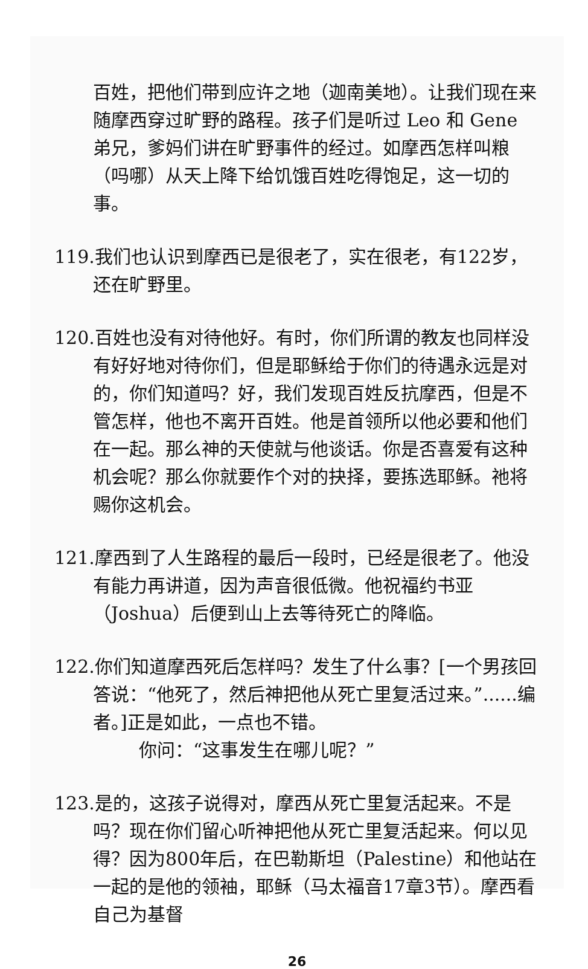百姓，把他们带到应许之地（迦南美地）。让我们现在来随摩西穿过旷野的路程。孩子们是听过 Leo 和 Gene 弟兄，爹妈们讲在旷野事件的经过。如摩西怎样叫粮（吗哪）从天上降下给饥饿百姓吃得饱足，这一切的事。
119.我们也认识到摩西已是很老了，实在很老，有122岁，还在旷野里。
120.百姓也没有对待他好。有时，你们所谓的教友也同样没有好好地对待你们，但是耶稣给于你们的待遇永远是对的，你们知道吗？好，我们发现百姓反抗摩西，但是不管怎样，他也不离开百姓。他是首领所以他必要和他们在一起。那么神的天使就与他谈话。你是否喜爱有这种机会呢？那么你就要作个对的抉择，要拣选耶稣。祂将赐你这机会。
121.摩西到了人生路程的最后一段时，已经是很老了。他没有能力再讲道，因为声音很低微。他祝福约书亚（Joshua）后便到山上去等待死亡的降临。
122.你们知道摩西死后怎样吗？发生了什么事？[一个男孩回答说：“他死了，然后神把他从死亡里复活过来。”......编者。]正是如此，一点也不错。
你问：“这事发生在哪儿呢？”
123.是的，这孩子说得对，摩西从死亡里复活起来。不是吗？现在你们留心听神把他从死亡里复活起来。何以见得？因为800年后，在巴勒斯坦（Palestine）和他站在一起的是他的领袖，耶稣（马太福音17章3节）。摩西看自己为基督
26